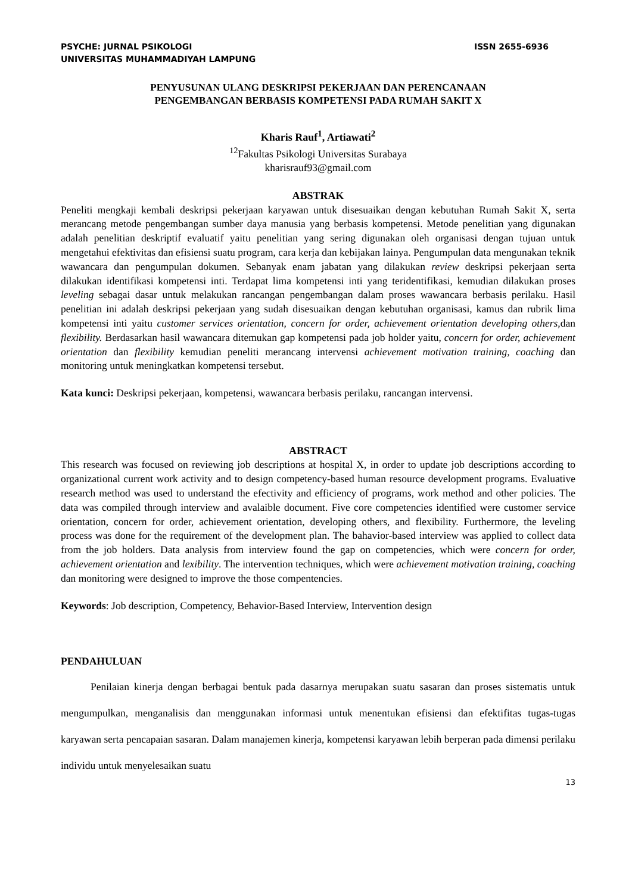PSYCHE: JURNAL PSIKOLOGI ISSN 2655-6936
UNIVERSITAS MUHAMMADIYAH LAMPUNG
PENYUSUNAN ULANG DESKRIPSI PEKERJAAN DAN PERENCANAAN
PENGEMBANGAN BERBASIS KOMPETENSI PADA RUMAH SAKIT X
Kharis Rauf<sup>1</sup>, Artiawati<sup>2</sup>
<sup>12</sup> Fakultas Psikologi Universitas Surabaya
kharisrauf93@gmail.com
ABSTRAK
Peneliti mengkaji kembali deskripsi pekerjaan karyawan untuk disesuaikan dengan kebutuhan Rumah Sakit X, serta merancang metode pengembangan sumber daya manusia yang berbasis kompetensi. Metode penelitian yang digunakan adalah penelitian deskriptif evaluatif yaitu penelitian yang sering digunakan oleh organisasi dengan tujuan untuk mengetahui efektivitas dan efisiensi suatu program, cara kerja dan kebijakan lainya. Pengumpulan data mengunakan teknik wawancara dan pengumpulan dokumen. Sebanyak enam jabatan yang dilakukan review deskripsi pekerjaan serta dilakukan identifikasi kompetensi inti. Terdapat lima kompetensi inti yang teridentifikasi, kemudian dilakukan proses leveling sebagai dasar untuk melakukan rancangan pengembangan dalam proses wawancara berbasis perilaku. Hasil penelitian ini adalah deskripsi pekerjaan yang sudah disesuaikan dengan kebutuhan organisasi, kamus dan rubrik lima kompetensi inti yaitu customer services orientation, concern for order, achievement orientation developing others, dan flexibility. Berdasarkan hasil wawancara ditemukan gap kompetensi pada job holder yaitu, concern for order, achievement orientation dan flexibility kemudian peneliti merancang intervensi achievement motivation training, coaching dan monitoring untuk meningkatkan kompetensi tersebut.
Kata kunci: Deskripsi pekerjaan, kompetensi, wawancara berbasis perilaku, rancangan intervensi.
ABSTRACT
This research was focused on reviewing job descriptions at hospital X, in order to update job descriptions according to organizational current work activity and to design competency-based human resource development programs. Evaluative research method was used to understand the efectivity and efficiency of programs, work method and other policies. The data was compiled through interview and avalaible document. Five core competencies identified were customer service orientation, concern for order, achievement orientation, developing others, and flexibility. Furthermore, the leveling process was done for the requirement of the development plan. The bahavior-based interview was applied to collect data from the job holders. Data analysis from interview found the gap on competencies, which were concern for order, achievement orientation and lexibility. The intervention techniques, which were achievement motivation training, coaching dan monitoring were designed to improve the those compentencies.
Keywords: Job description, Competency, Behavior-Based Interview, Intervention design
PENDAHULUAN
Penilaian kinerja dengan berbagai bentuk pada dasarnya merupakan suatu sasaran dan proses sistematis untuk mengumpulkan, menganalisis dan menggunakan informasi untuk menentukan efisiensi dan efektifitas tugas-tugas karyawan serta pencapaian sasaran. Dalam manajemen kinerja, kompetensi karyawan lebih berperan pada dimensi perilaku individu untuk menyelesaikan suatu
13